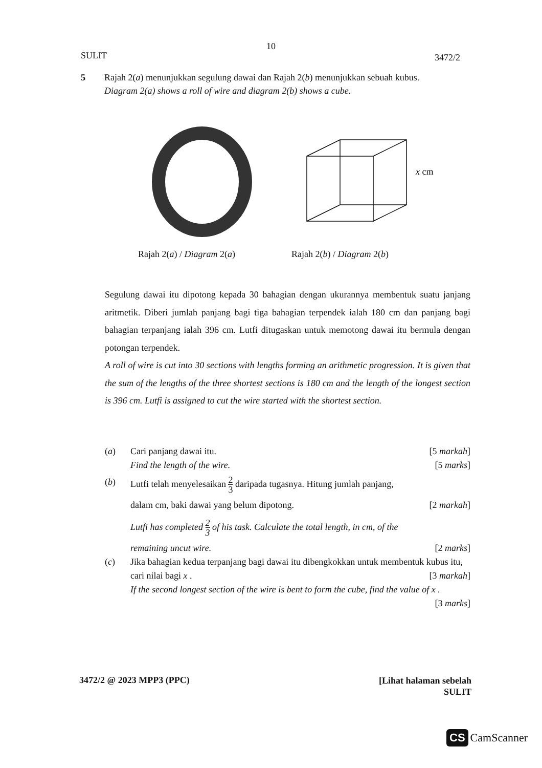10
SULIT 3472/2
5 Rajah 2(a) menunjukkan segulung dawai dan Rajah 2(b) menunjukkan sebuah kubus.
Diagram 2(a) shows a roll of wire and diagram 2(b) shows a cube.
x cm
Rajah 2(a) / Diagram 2(a) Rajah 2(b) / Diagram 2(b)
Segulung dawai itu dipotong kepada 30 bahagian dengan ukurannya membentuk suatu janjang aritmetik. Diberi jumlah panjang bagi tiga bahagian terpendek ialah 180 cm dan panjang bagi bahagian terpanjang ialah 396 cm. Lutfi ditugaskan untuk memotong dawai itu bermula dengan potongan terpendek.
A roll of wire is cut into 30 sections with lengths forming an arithmetic progression. It is given that the sum of the lengths of the three shortest sections is 180 cm and the length of the longest section is 396 cm. Lutfi is assigned to cut the wire started with the shortest section.
(a) Cari panjang dawai itu. [5 markah]
Find the length of the wire. [5 marks]
(b) Lutfi telah menyelesaikan 2 3 daripada tugasnya. Hitung jumlah panjang,
dalam cm, baki dawai yang belum dipotong. [2 markah]
Lutfi has completed 2 3 of his task. Calculate the total length, in cm, of the
remaining uncut wire. [2 marks]
(c) Jika bahagian kedua terpanjang bagi dawai itu dibengkokkan untuk membentuk kubus itu, cari nilai bagi x . [3 markah]
If the second longest section of the wire is bent to form the cube, find the value of x . [3 marks]
3472/2 @ 2023 MPP3 (PPC)
[Lihat halaman sebelah
SULIT
CS CamScanner